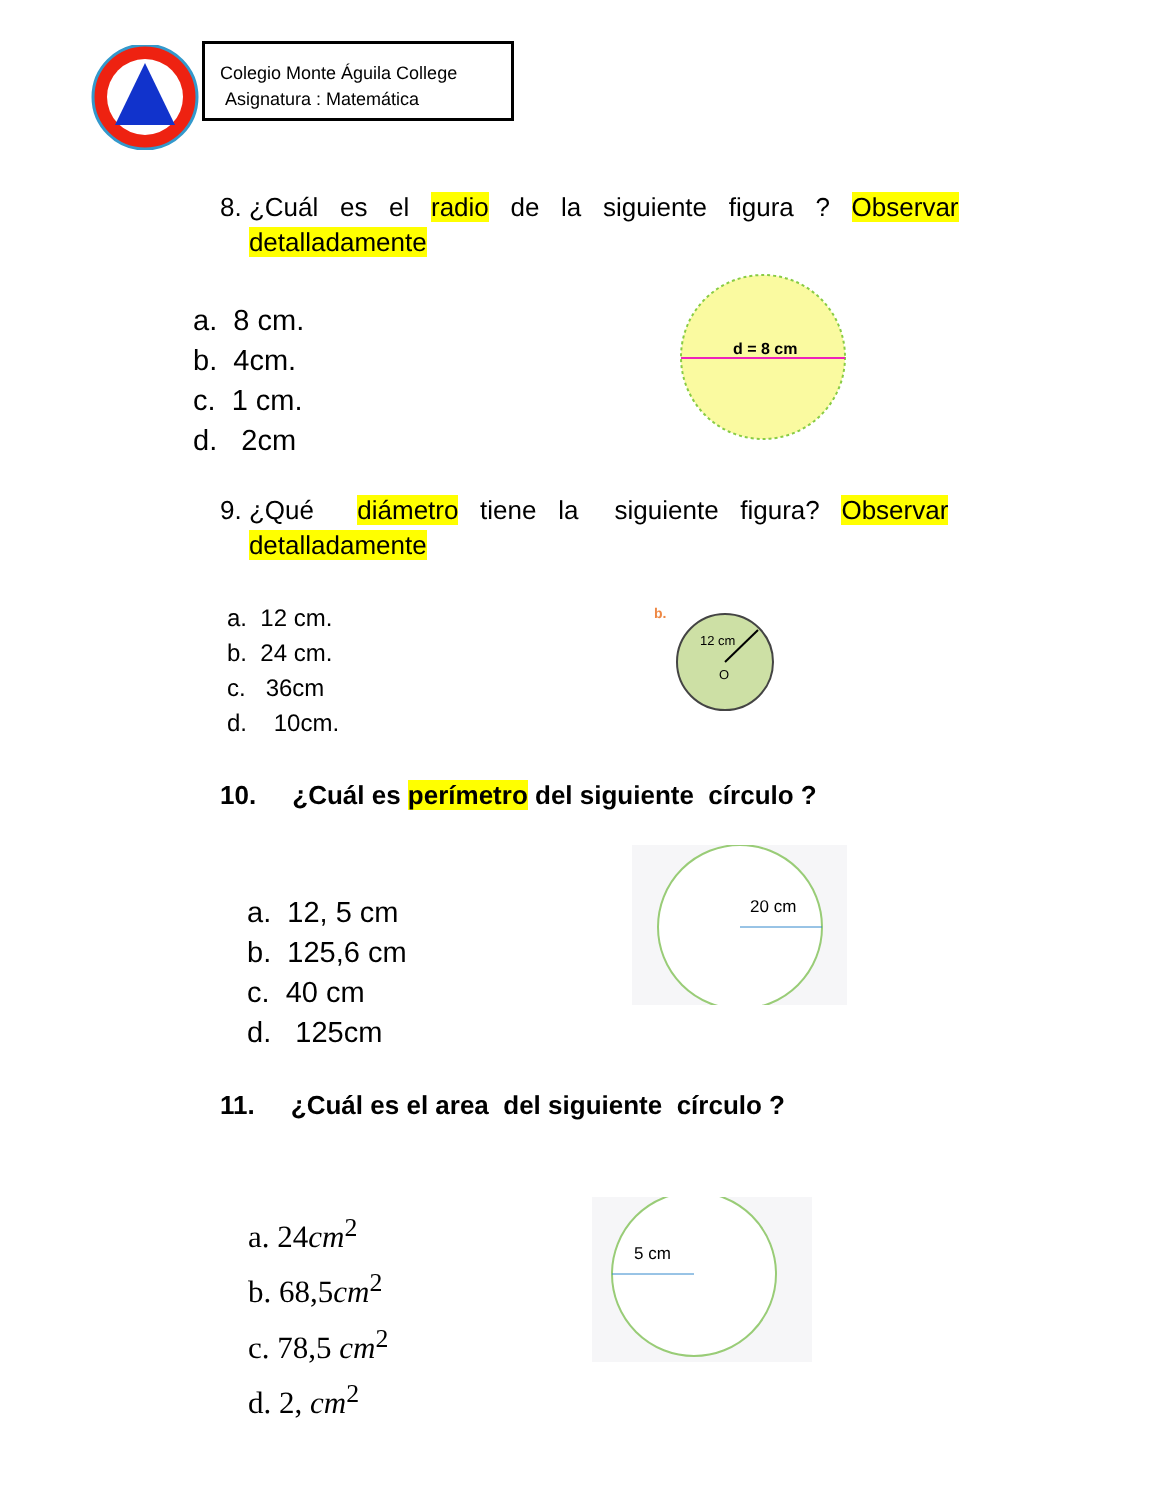Colegio Monte Águila College
Asignatura : Matemática
8. ¿Cuál es el radio de la siguiente figura ? Observar
detalladamente
a. 8 cm.
b. 4cm.
c. 1 cm.
d. 2cm
d = 8 cm
9. ¿Qué diámetro tiene la siguiente figura? Observar
detalladamente
a. 12 cm.
b. 24 cm.
c. 36cm
d. 10cm.
b.
12 cm
O
10. ¿Cuál es perímetro del siguiente círculo ?
a. 12, 5 cm
b. 125,6 cm
c. 40 cm
d. 125cm
20 cm
11. ¿Cuál es el area del siguiente círculo ?
a. 24cm<sup>2</sup>
b. 68,5cm<sup>2</sup>
c. 78,5 cm<sup>2</sup>
d. 2, cm<sup>2</sup>
5 cm